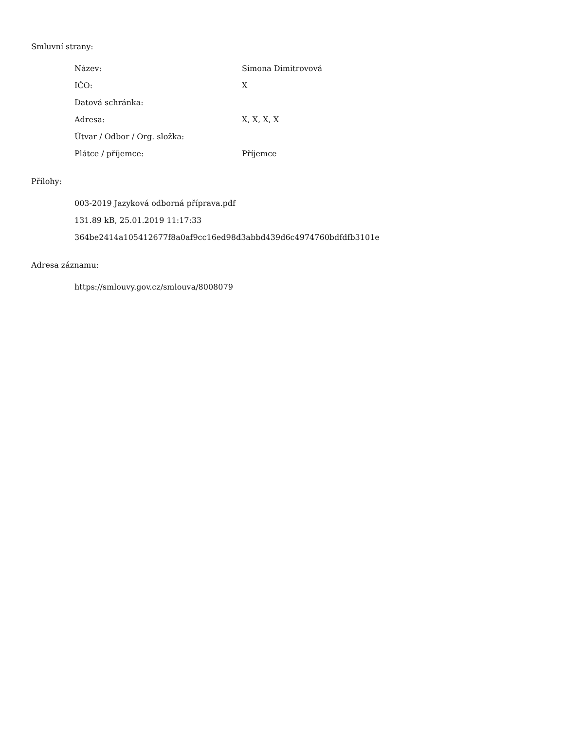Smluvní strany:
| Název: | Simona Dimitrovová |
| IČO: | X |
| Datová schránka: | |
| Adresa: | X, X, X, X |
| Útvar / Odbor / Org. složka: | |
| Plátce / příjemce: | Příjemce |
Přílohy:
003-2019 Jazyková odborná příprava.pdf
131.89 kB, 25.01.2019 11:17:33
364be2414a105412677f8a0af9cc16ed98d3abbd439d6c4974760bdfdfb3101e
Adresa záznamu:
https://smlouvy.gov.cz/smlouva/8008079